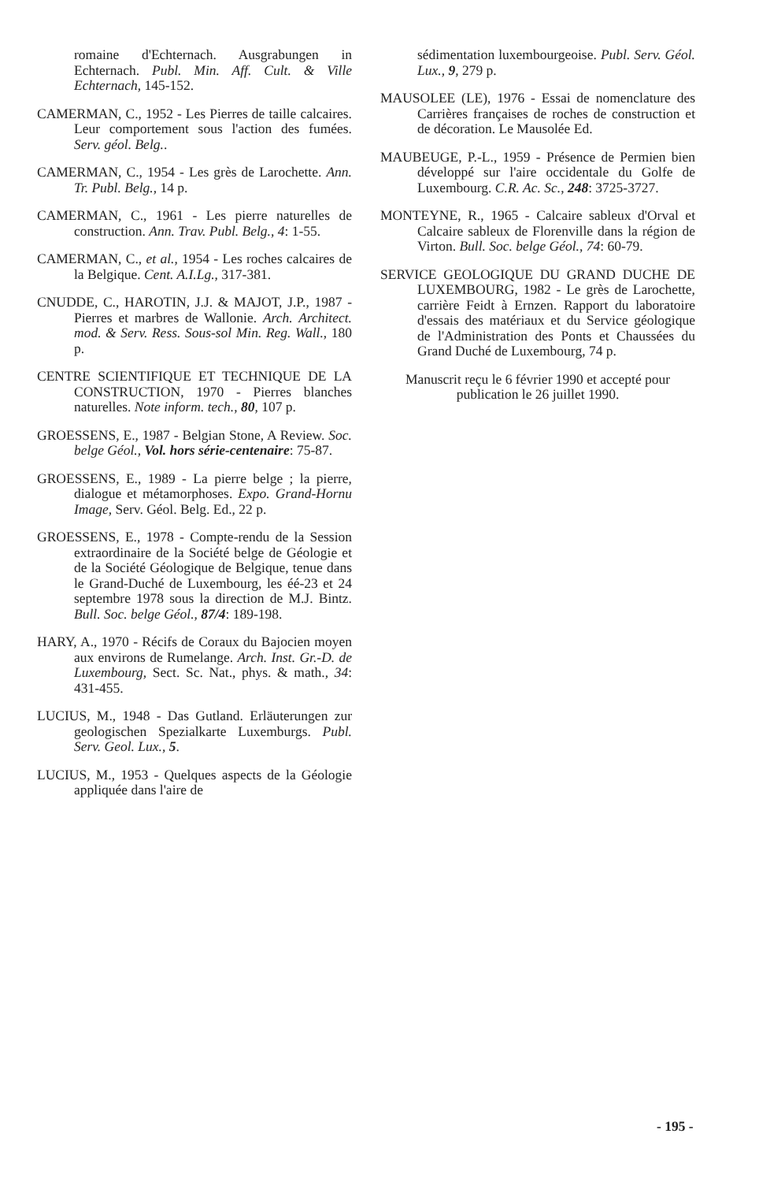romaine d'Echternach. Ausgrabungen in Echternach. Publ. Min. Aff. Cult. & Ville Echternach, 145-152.
CAMERMAN, C., 1952 - Les Pierres de taille calcaires. Leur comportement sous l'action des fumées. Serv. géol. Belg..
CAMERMAN, C., 1954 - Les grès de Larochette. Ann. Tr. Publ. Belg., 14 p.
CAMERMAN, C., 1961 - Les pierre naturelles de construction. Ann. Trav. Publ. Belg., 4: 1-55.
CAMERMAN, C., et al., 1954 - Les roches calcaires de la Belgique. Cent. A.I.Lg., 317-381.
CNUDDE, C., HAROTIN, J.J. & MAJOT, J.P., 1987 - Pierres et marbres de Wallonie. Arch. Architect. mod. & Serv. Ress. Sous-sol Min. Reg. Wall., 180 p.
CENTRE SCIENTIFIQUE ET TECHNIQUE DE LA CONSTRUCTION, 1970 - Pierres blanches naturelles. Note inform. tech., 80, 107 p.
GROESSENS, E., 1987 - Belgian Stone, A Review. Soc. belge Géol., Vol. hors série-centenaire: 75-87.
GROESSENS, E., 1989 - La pierre belge ; la pierre, dialogue et métamorphoses. Expo. Grand-Hornu Image, Serv. Géol. Belg. Ed., 22 p.
GROESSENS, E., 1978 - Compte-rendu de la Session extraordinaire de la Société belge de Géologie et de la Société Géologique de Belgique, tenue dans le Grand-Duché de Luxembourg, les éé-23 et 24 septembre 1978 sous la direction de M.J. Bintz. Bull. Soc. belge Géol., 87/4: 189-198.
HARY, A., 1970 - Récifs de Coraux du Bajocien moyen aux environs de Rumelange. Arch. Inst. Gr.-D. de Luxembourg, Sect. Sc. Nat., phys. & math., 34: 431-455.
LUCIUS, M., 1948 - Das Gutland. Erläuterungen zur geologischen Spezialkarte Luxemburgs. Publ. Serv. Geol. Lux., 5.
LUCIUS, M., 1953 - Quelques aspects de la Géologie appliquée dans l'aire de
sédimentation luxembourgeoise. Publ. Serv. Géol. Lux., 9, 279 p.
MAUSOLEE (LE), 1976 - Essai de nomenclature des Carrières françaises de roches de construction et de décoration. Le Mausolée Ed.
MAUBEUGE, P.-L., 1959 - Présence de Permien bien développé sur l'aire occidentale du Golfe de Luxembourg. C.R. Ac. Sc., 248: 3725-3727.
MONTEYNE, R., 1965 - Calcaire sableux d'Orval et Calcaire sableux de Florenville dans la région de Virton. Bull. Soc. belge Géol., 74: 60-79.
SERVICE GEOLOGIQUE DU GRAND DUCHE DE LUXEMBOURG, 1982 - Le grès de Larochette, carrière Feidt à Ernzen. Rapport du laboratoire d'essais des matériaux et du Service géologique de l'Administration des Ponts et Chaussées du Grand Duché de Luxembourg, 74 p.
Manuscrit reçu le 6 février 1990 et accepté pour publication le 26 juillet 1990.
- 195 -